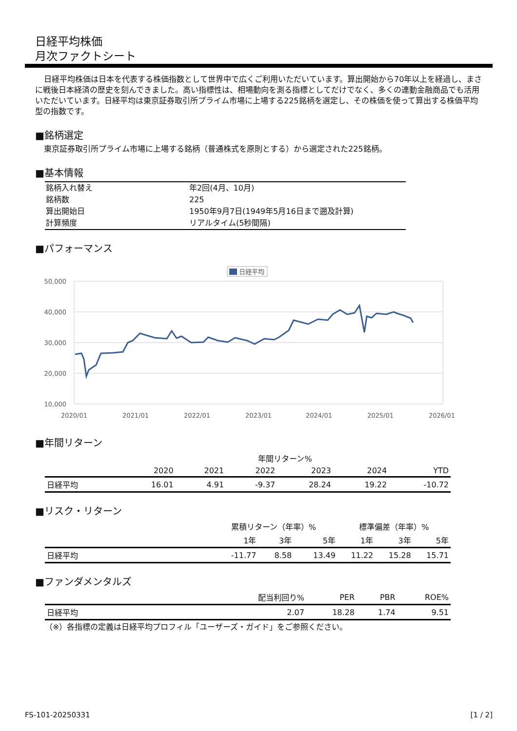日経平均株価
月次ファクトシート
日経平均株価は日本を代表する株価指数として世界中で広くご利用いただいています。算出開始から70年以上を経過し、まさに戦後日本経済の歴史を刻んできました。高い指標性は、相場動向を測る指標としてだけでなく、多くの連動金融商品でも活用いただいています。日経平均は東京証券取引所プライム市場に上場する225銘柄を選定し、その株価を使って算出する株価平均型の指数です。
■銘柄選定
東京証券取引所プライム市場に上場する銘柄（普通株式を原則とする）から選定された225銘柄。
■基本情報
| 銘柄入れ替え | 年2回(4月、10月) |
| 銘柄数 | 225 |
| 算出開始日 | 1950年9月7日(1949年5月16日まで遡及計算) |
| 計算頻度 | リアルタイム(5秒間隔) |
■パフォーマンス
日経平均
50,000
40,000
30,000
20,000
10,000
2020/01
2021/01
2022/01
2023/01
2024/01
2025/01
2026/01
■年間リターン
| | 年間リターン% | | | | | |
| --- | --- | --- | --- | --- | --- | --- |
| | 2020 | 2021 | 2022 | 2023 | 2024 | YTD |
| 日経平均 | 16.01 | 4.91 | -9.37 | 28.24 | 19.22 | -10.72 |
■リスク・リターン
| | 累積リターン（年率）% | | | 標準偏差（年率）% | | |
| --- | --- | --- | --- | --- | --- | --- |
| | 1年 | 3年 | 5年 | 1年 | 3年 | 5年 |
| 日経平均 | -11.77 | 8.58 | 13.49 | 11.22 | 15.28 | 15.71 |
■ファンダメンタルズ
| | 配当利回り% | PER | PBR | ROE% |
| --- | --- | --- | --- | --- |
| 日経平均 | 2.07 | 18.28 | 1.74 | 9.51 |
（※）各指標の定義は日経平均プロフィル「ユーザーズ・ガイド」をご参照ください。
FS-101-20250331 [1 / 2]